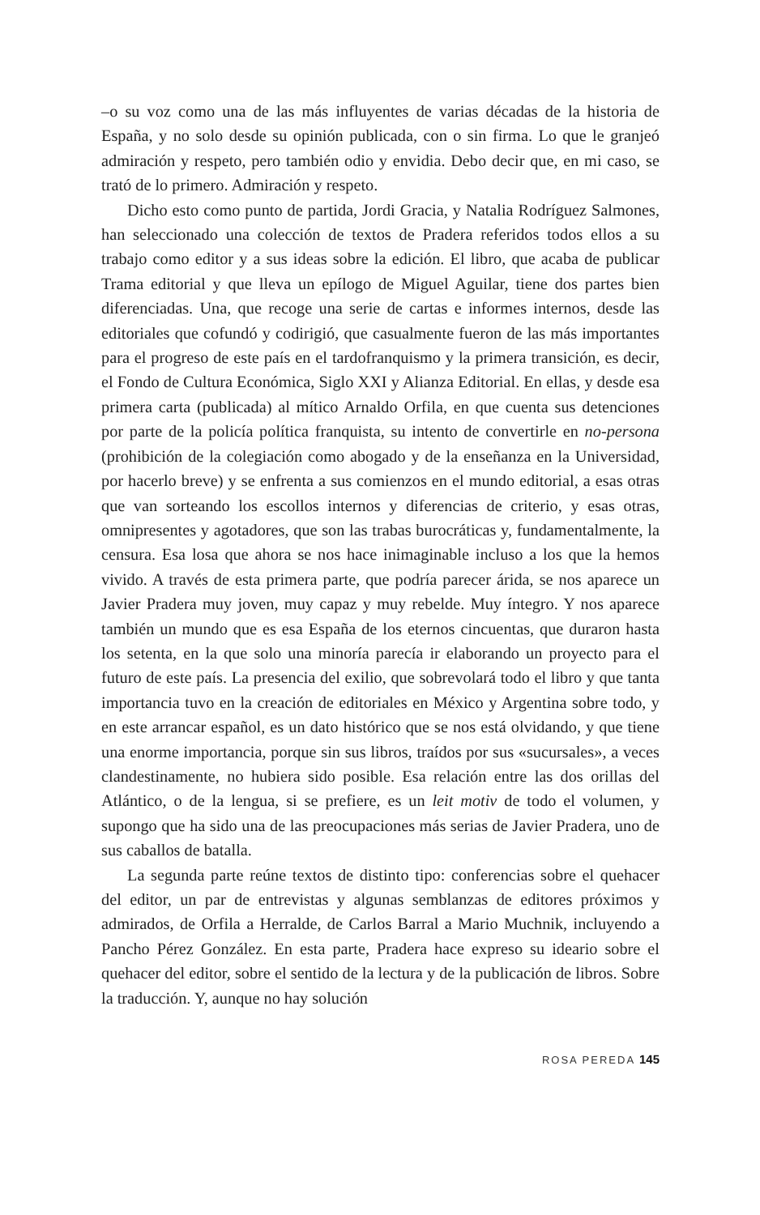–o su voz como una de las más influyentes de varias décadas de la historia de España, y no solo desde su opinión publicada, con o sin firma. Lo que le granjeó admiración y respeto, pero también odio y envidia. Debo decir que, en mi caso, se trató de lo primero. Admiración y respeto.
Dicho esto como punto de partida, Jordi Gracia, y Natalia Rodríguez Salmones, han seleccionado una colección de textos de Pradera referidos todos ellos a su trabajo como editor y a sus ideas sobre la edición. El libro, que acaba de publicar Trama editorial y que lleva un epílogo de Miguel Aguilar, tiene dos partes bien diferenciadas. Una, que recoge una serie de cartas e informes internos, desde las editoriales que cofundó y codirigió, que casualmente fueron de las más importantes para el progreso de este país en el tardofranquismo y la primera transición, es decir, el Fondo de Cultura Económica, Siglo XXI y Alianza Editorial. En ellas, y desde esa primera carta (publicada) al mítico Arnaldo Orfila, en que cuenta sus detenciones por parte de la policía política franquista, su intento de convertirle en no-persona (prohibición de la colegiación como abogado y de la enseñanza en la Universidad, por hacerlo breve) y se enfrenta a sus comienzos en el mundo editorial, a esas otras que van sorteando los escollos internos y diferencias de criterio, y esas otras, omnipresentes y agotadores, que son las trabas burocráticas y, fundamentalmente, la censura. Esa losa que ahora se nos hace inimaginable incluso a los que la hemos vivido. A través de esta primera parte, que podría parecer árida, se nos aparece un Javier Pradera muy joven, muy capaz y muy rebelde. Muy íntegro. Y nos aparece también un mundo que es esa España de los eternos cincuentas, que duraron hasta los setenta, en la que solo una minoría parecía ir elaborando un proyecto para el futuro de este país. La presencia del exilio, que sobrevolará todo el libro y que tanta importancia tuvo en la creación de editoriales en México y Argentina sobre todo, y en este arrancar español, es un dato histórico que se nos está olvidando, y que tiene una enorme importancia, porque sin sus libros, traídos por sus «sucursales», a veces clandestinamente, no hubiera sido posible. Esa relación entre las dos orillas del Atlántico, o de la lengua, si se prefiere, es un leit motiv de todo el volumen, y supongo que ha sido una de las preocupaciones más serias de Javier Pradera, uno de sus caballos de batalla.
La segunda parte reúne textos de distinto tipo: conferencias sobre el quehacer del editor, un par de entrevistas y algunas semblanzas de editores próximos y admirados, de Orfila a Herralde, de Carlos Barral a Mario Muchnik, incluyendo a Pancho Pérez González. En esta parte, Pradera hace expreso su ideario sobre el quehacer del editor, sobre el sentido de la lectura y de la publicación de libros. Sobre la traducción. Y, aunque no hay solución
ROSA PEREDA 145